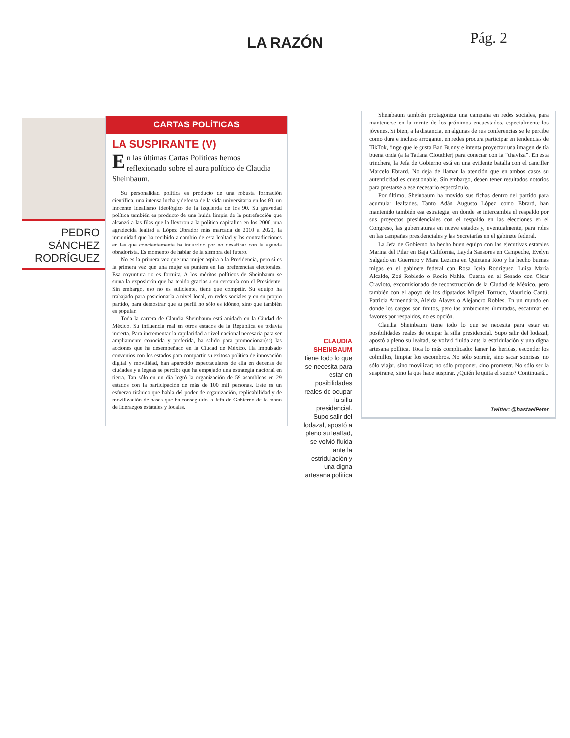LA RAZÓN
Pág. 2
PEDRO
SÁNCHEZ
RODRÍGUEZ
CARTAS POLÍTICAS
LA SUSPIRANTE (V)
En las últimas Cartas Políticas hemos reflexionado sobre el aura político de Claudia Sheinbaum.
Su personalidad política es producto de una robusta formación científica, una intensa lucha y defensa de la vida universitaria en los 80, un inocente idealismo ideológico de la izquierda de los 90. Su gravedad política también es producto de una huida limpia de la putrefacción que alcanzó a las filas que la llevaron a la política capitalina en los 2000, una agradecida lealtad a López Obrador más marcada de 2010 a 2020, la inmunidad que ha recibido a cambio de esta lealtad y las contradicciones en las que concientemente ha incurrido por no desafinar con la agenda obradorista. Es momento de hablar de la siembra del futuro.
No es la primera vez que una mujer aspira a la Presidencia, pero sí es la primera vez que una mujer es puntera en las preferencias electorales. Esa coyuntura no es fortuita. A los méritos políticos de Sheinbaum se suma la exposición que ha tenido gracias a su cercanía con el Presidente. Sin embargo, eso no es suficiente, tiene que competir. Su equipo ha trabajado para posicionarla a nivel local, en redes sociales y en su propio partido, para demostrar que su perfil no sólo es idóneo, sino que también es popular.
Toda la carrera de Claudia Sheinbaum está anidada en la Ciudad de México. Su influencia real en otros estados de la República es todavía incierta. Para incrementar la capilaridad a nivel nacional necesaria para ser ampliamente conocida y preferida, ha salido para promocionar(se) las acciones que ha desempeñado en la Ciudad de México. Ha impulsado convenios con los estados para compartir su exitosa política de innovación digital y movilidad, han aparecido espectaculares de ella en decenas de ciudades y a leguas se percibe que ha empujado una estrategia nacional en tierra. Tan sólo en un día logró la organización de 59 asambleas en 29 estados con la participación de más de 100 mil personas. Este es un esfuerzo titánico que habla del poder de organización, replicabilidad y de movilización de bases que ha conseguido la Jefa de Gobierno de la mano de liderazgos estatales y locales.
CLAUDIA SHEINBAUM
tiene todo lo que se necesita para estar en posibilidades reales de ocupar la silla presidencial. Supo salir del lodazal, apostó a pleno su lealtad, se volvió fluida ante la estridulación y una digna artesana política
Sheinbaum también protagoniza una campaña en redes sociales, para mantenerse en la mente de los próximos encuestados, especialmente los jóvenes. Si bien, a la distancia, en algunas de sus conferencias se le percibe como dura e incluso arrogante, en redes procura participar en tendencias de TikTok, finge que le gusta Bad Bunny e intenta proyectar una imagen de tía buena onda (a la Tatiana Clouthier) para conectar con la “chaviza”. En esta trinchera, la Jefa de Gobierno está en una evidente batalla con el canciller Marcelo Ebrard. No deja de llamar la atención que en ambos casos su autenticidad es cuestionable. Sin embargo, deben tener resultados notorios para prestarse a ese necesario espectáculo.
Por último, Sheinbaum ha movido sus fichas dentro del partido para acumular lealtades. Tanto Adán Augusto López como Ebrard, han mantenido también esa estrategia, en donde se intercambia el respaldo por sus proyectos presidenciales con el respaldo en las elecciones en el Congreso, las gubernaturas en nueve estados y, eventualmente, para roles en las campañas presidenciales y las Secretarías en el gabinete federal.
La Jefa de Gobierno ha hecho buen equipo con las ejecutivas estatales Marina del Pilar en Baja California, Layda Sansores en Campeche, Evelyn Salgado en Guerrero y Mara Lezama en Quintana Roo y ha hecho buenas migas en el gabinete federal con Rosa Icela Rodríguez, Luisa María Alcalde, Zoé Robledo o Rocío Nahle. Cuenta en el Senado con César Cravioto, excomisionado de reconstrucción de la Ciudad de México, pero también con el apoyo de los diputados Miguel Torruco, Mauricio Cantú, Patricia Armendáriz, Aleida Alavez o Alejandro Robles. En un mundo en donde los cargos son finitos, pero las ambiciones ilimitadas, escatimar en favores por respaldos, no es opción.
Claudia Sheinbaum tiene todo lo que se necesita para estar en posibilidades reales de ocupar la silla presidencial. Supo salir del lodazal, apostó a pleno su lealtad, se volvió fluida ante la estridulación y una digna artesana política. Toca lo más complicado: lamer las heridas, esconder los colmillos, limpiar los escombros. No sólo sonreír, sino sacar sonrisas; no sólo viajar, sino movilizar; no sólo proponer, sino prometer. No sólo ser la suspirante, sino la que hace suspirar. ¿Quién le quita el sueño? Continuará...
Twitter: @hastaelPeter